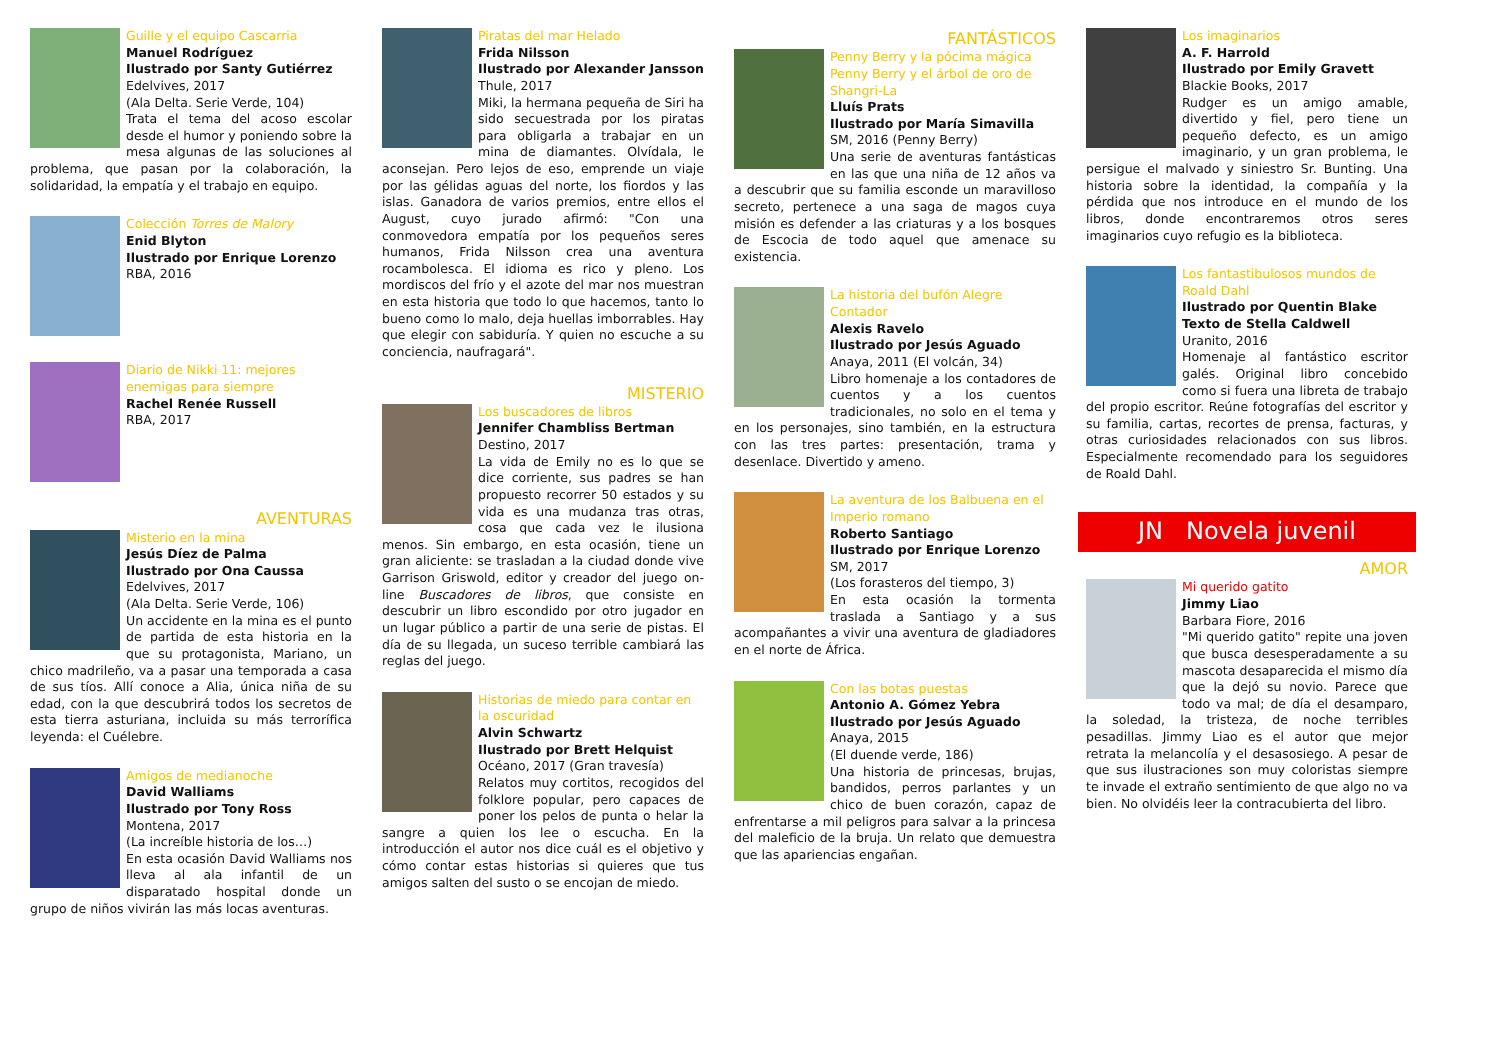Guille y el equipo Cascarria
Manuel Rodríguez
Ilustrado por Santy Gutiérrez
Edelvives, 2017
(Ala Delta. Serie Verde, 104)
Trata el tema del acoso escolar desde el humor y poniendo sobre la mesa algunas de las soluciones al problema, que pasan por la colaboración, la solidaridad, la empatía y el trabajo en equipo.
Colección Torres de Malory
Enid Blyton
Ilustrado por Enrique Lorenzo
RBA, 2016
Diario de Nikki 11: mejores enemigas para siempre
Rachel Renée Russell
RBA, 2017
AVENTURAS
Misterio en la mina
Jesús Díez de Palma
Ilustrado por Ona Caussa
Edelvives, 2017
(Ala Delta. Serie Verde, 106)
Un accidente en la mina es el punto de partida de esta historia en la que su protagonista, Mariano, un chico madrileño, va a pasar una temporada a casa de sus tíos. Allí conoce a Alia, única niña de su edad, con la que descubrirá todos los secretos de esta tierra asturiana, incluida su más terrorífica leyenda: el Cuélebre.
Amigos de medianoche
David Walliams
Ilustrado por Tony Ross
Montena, 2017
(La increíble historia de los…)
En esta ocasión David Walliams nos lleva al ala infantil de un disparatado hospital donde un grupo de niños vivirán las más locas aventuras.
Piratas del mar Helado
Frida Nilsson
Ilustrado por Alexander Jansson
Thule, 2017
Miki, la hermana pequeña de Siri ha sido secuestrada por los piratas para obligarla a trabajar en un mina de diamantes. Olvídala, le aconsejan. Pero lejos de eso, emprende un viaje por las gélidas aguas del norte, los fiordos y las islas. Ganadora de varios premios, entre ellos el August, cuyo jurado afirmó: "Con una conmovedora empatía por los pequeños seres humanos, Frida Nilsson crea una aventura rocambolesca. El idioma es rico y pleno. Los mordiscos del frío y el azote del mar nos muestran en esta historia que todo lo que hacemos, tanto lo bueno como lo malo, deja huellas imborrables. Hay que elegir con sabiduría. Y quien no escuche a su conciencia, naufragará".
MISTERIO
Los buscadores de libros
Jennifer Chambliss Bertman
Destino, 2017
La vida de Emily no es lo que se dice corriente, sus padres se han propuesto recorrer 50 estados y su vida es una mudanza tras otras, cosa que cada vez le ilusiona menos. Sin embargo, en esta ocasión, tiene un gran aliciente: se trasladan a la ciudad donde vive Garrison Griswold, editor y creador del juego on-line Buscadores de libros, que consiste en descubrir un libro escondido por otro jugador en un lugar público a partir de una serie de pistas. El día de su llegada, un suceso terrible cambiará las reglas del juego.
Historias de miedo para contar en la oscuridad
Alvin Schwartz
Ilustrado por Brett Helquist
Océano, 2017 (Gran travesía)
Relatos muy cortitos, recogidos del folklore popular, pero capaces de poner los pelos de punta o helar la sangre a quien los lee o escucha. En la introducción el autor nos dice cuál es el objetivo y cómo contar estas historias si quieres que tus amigos salten del susto o se encojan de miedo.
FANTÁSTICOS
Penny Berry y la pócima mágica
Penny Berry y el árbol de oro de Shangri-La
Lluís Prats
Ilustrado por María Simavilla
SM, 2016 (Penny Berry)
Una serie de aventuras fantásticas en las que una niña de 12 años va a descubrir que su familia esconde un maravilloso secreto, pertenece a una saga de magos cuya misión es defender a las criaturas y a los bosques de Escocia de todo aquel que amenace su existencia.
La historia del bufón Alegre Contador
Alexis Ravelo
Ilustrado por Jesús Aguado
Anaya, 2011 (El volcán, 34)
Libro homenaje a los contadores de cuentos y a los cuentos tradicionales, no solo en el tema y en los personajes, sino también, en la estructura con las tres partes: presentación, trama y desenlace. Divertido y ameno.
La aventura de los Balbuena en el Imperio romano
Roberto Santiago
Ilustrado por Enrique Lorenzo
SM, 2017
(Los forasteros del tiempo, 3)
En esta ocasión la tormenta traslada a Santiago y a sus acompañantes a vivir una aventura de gladiadores en el norte de África.
Con las botas puestas
Antonio A. Gómez Yebra
Ilustrado por Jesús Aguado
Anaya, 2015
(El duende verde, 186)
Una historia de princesas, brujas, bandidos, perros parlantes y un chico de buen corazón, capaz de enfrentarse a mil peligros para salvar a la princesa del maleficio de la bruja. Un relato que demuestra que las apariencias engañan.
Los imaginarios
A. F. Harrold
Ilustrado por Emily Gravett
Blackie Books, 2017
Rudger es un amigo amable, divertido y fiel, pero tiene un pequeño defecto, es un amigo imaginario, y un gran problema, le persigue el malvado y siniestro Sr. Bunting. Una historia sobre la identidad, la compañía y la pérdida que nos introduce en el mundo de los libros, donde encontraremos otros seres imaginarios cuyo refugio es la biblioteca.
Los fantastibulosos mundos de Roald Dahl
Ilustrado por Quentin Blake
Texto de Stella Caldwell
Uranito, 2016
Homenaje al fantástico escritor galés. Original libro concebido como si fuera una libreta de trabajo del propio escritor. Reúne fotografías del escritor y su familia, cartas, recortes de prensa, facturas, y otras curiosidades relacionados con sus libros. Especialmente recomendado para los seguidores de Roald Dahl.
JN Novela juvenil
AMOR
Mi querido gatito
Jimmy Liao
Barbara Fiore, 2016
"Mi querido gatito" repite una joven que busca desesperadamente a su mascota desaparecida el mismo día que la dejó su novio. Parece que todo va mal; de día el desamparo, la soledad, la tristeza, de noche terribles pesadillas. Jimmy Liao es el autor que mejor retrata la melancolía y el desasosiego. A pesar de que sus ilustraciones son muy coloristas siempre te invade el extraño sentimiento de que algo no va bien. No olvidéis leer la contracubierta del libro.